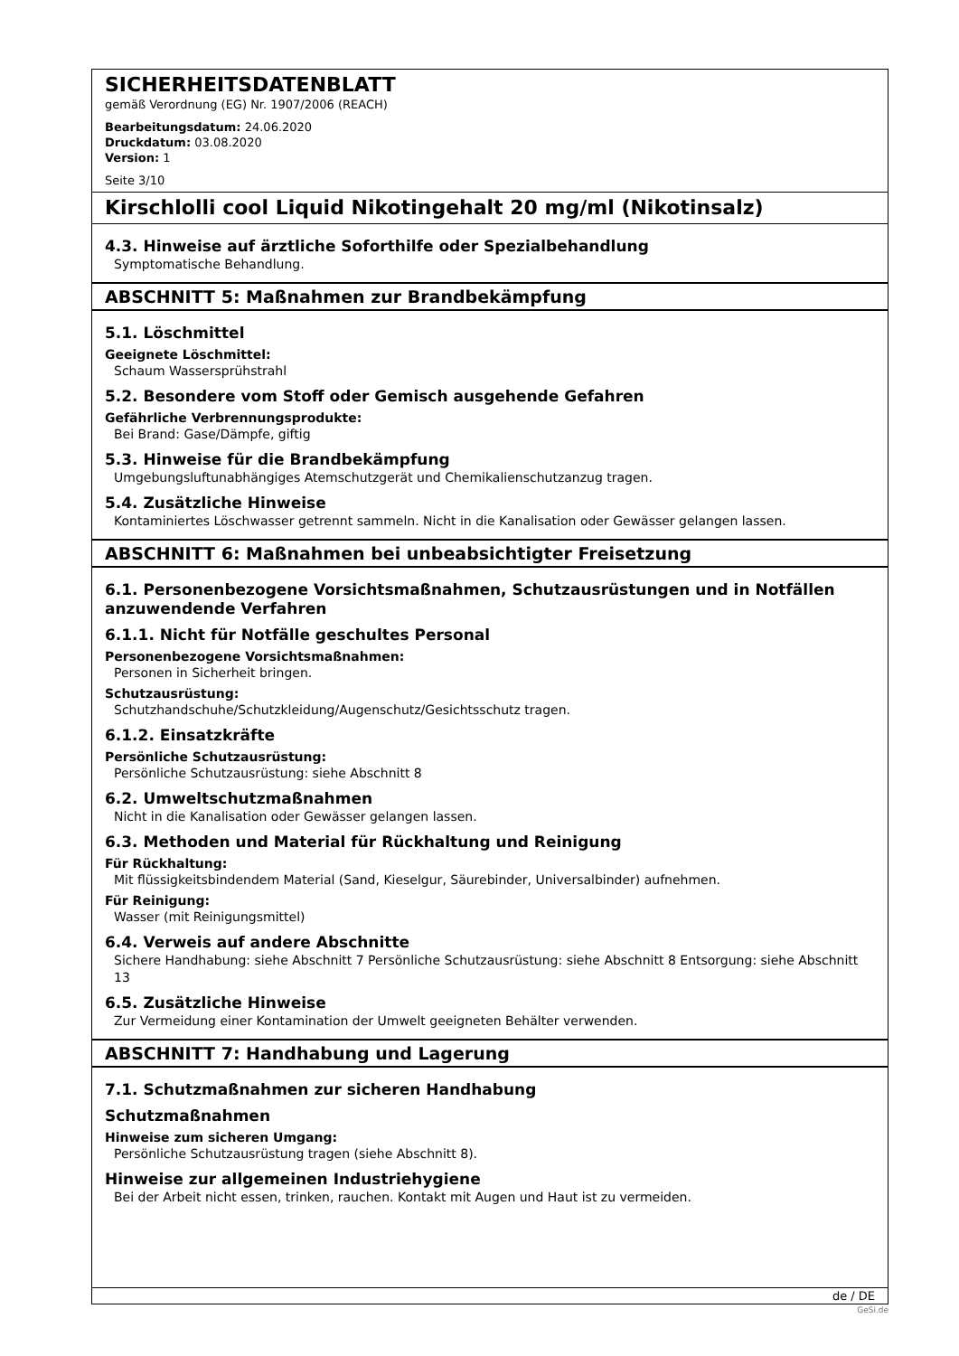SICHERHEITSDATENBLATT
gemäß Verordnung (EG) Nr. 1907/2006 (REACH)
Bearbeitungsdatum: 24.06.2020
Druckdatum: 03.08.2020
Version: 1
Seite 3/10
Kirschlolli cool Liquid Nikotingehalt 20 mg/ml (Nikotinsalz)
4.3. Hinweise auf ärztliche Soforthilfe oder Spezialbehandlung
Symptomatische Behandlung.
ABSCHNITT 5: Maßnahmen zur Brandbekämpfung
5.1. Löschmittel
Geeignete Löschmittel:
Schaum Wassersprühstrahl
5.2. Besondere vom Stoff oder Gemisch ausgehende Gefahren
Gefährliche Verbrennungsprodukte:
Bei Brand: Gase/Dämpfe, giftig
5.3. Hinweise für die Brandbekämpfung
Umgebungsluftunabhängiges Atemschutzgerät und Chemikalienschutzanzug tragen.
5.4. Zusätzliche Hinweise
Kontaminiertes Löschwasser getrennt sammeln. Nicht in die Kanalisation oder Gewässer gelangen lassen.
ABSCHNITT 6: Maßnahmen bei unbeabsichtigter Freisetzung
6.1. Personenbezogene Vorsichtsmaßnahmen, Schutzausrüstungen und in Notfällen anzuwendende Verfahren
6.1.1. Nicht für Notfälle geschultes Personal
Personenbezogene Vorsichtsmaßnahmen:
Personen in Sicherheit bringen.
Schutzausrüstung:
Schutzhandschuhe/Schutzkleidung/Augenschutz/Gesichtsschutz tragen.
6.1.2. Einsatzkräfte
Persönliche Schutzausrüstung:
Persönliche Schutzausrüstung: siehe Abschnitt 8
6.2. Umweltschutzmaßnahmen
Nicht in die Kanalisation oder Gewässer gelangen lassen.
6.3. Methoden und Material für Rückhaltung und Reinigung
Für Rückhaltung:
Mit flüssigkeitsbindendem Material (Sand, Kieselgur, Säurebinder, Universalbinder) aufnehmen.
Für Reinigung:
Wasser (mit Reinigungsmittel)
6.4. Verweis auf andere Abschnitte
Sichere Handhabung: siehe Abschnitt 7 Persönliche Schutzausrüstung: siehe Abschnitt 8 Entsorgung: siehe Abschnitt 13
6.5. Zusätzliche Hinweise
Zur Vermeidung einer Kontamination der Umwelt geeigneten Behälter verwenden.
ABSCHNITT 7: Handhabung und Lagerung
7.1. Schutzmaßnahmen zur sicheren Handhabung
Schutzmaßnahmen
Hinweise zum sicheren Umgang:
Persönliche Schutzausrüstung tragen (siehe Abschnitt 8).
Hinweise zur allgemeinen Industriehygiene
Bei der Arbeit nicht essen, trinken, rauchen. Kontakt mit Augen und Haut ist zu vermeiden.
de / DE
GeSi.de